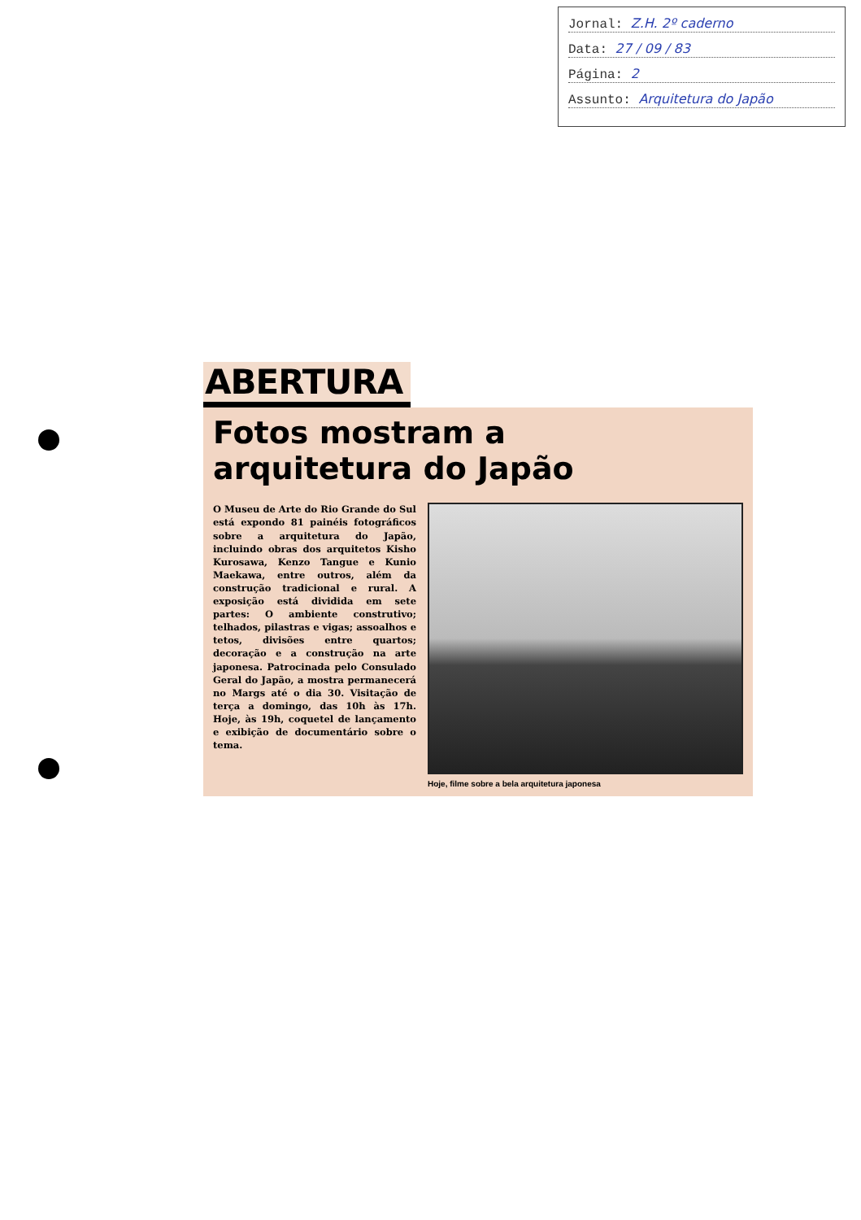Jornal: Z.H. 2º caderno
Data: 27 / 09 / 83
Página: 2
Assunto: Arquitetura do Japão
ABERTURA
Fotos mostram a
arquitetura do Japão
O Museu de Arte do Rio Grande do Sul está expondo 81 painéis fotográficos sobre a arquitetura do Japão, incluindo obras dos arquitetos Kisho Kurosawa, Kenzo Tangue e Kunio Maekawa, entre outros, além da construção tradicional e rural. A exposição está dividida em sete partes: O ambiente construtivo; telhados, pilastras e vigas; assoalhos e tetos, divisões entre quartos; decoração e a construção na arte japonesa. Patrocinada pelo Consulado Geral do Japão, a mostra permanecerá no Margs até o dia 30. Visitação de terça a domingo, das 10h às 17h. Hoje, às 19h, coquetel de lançamento e exibição de documentário sobre o tema.
Hoje, filme sobre a bela arquitetura japonesa